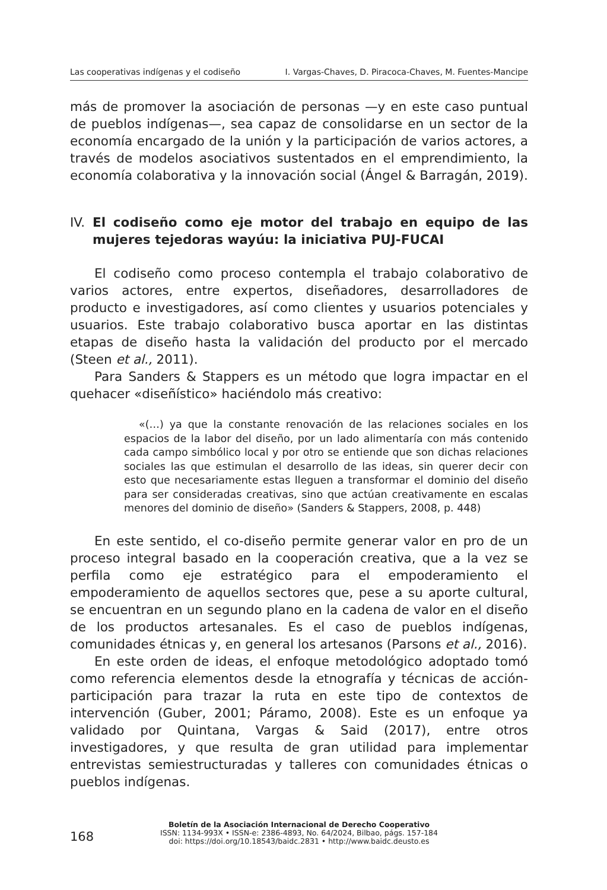Las cooperativas indígenas y el codiseño I. Vargas-Chaves, D. Piracoca-Chaves, M. Fuentes-Mancipe
más de promover la asociación de personas —y en este caso puntual de pueblos indígenas—, sea capaz de consolidarse en un sector de la economía encargado de la unión y la participación de varios actores, a través de modelos asociativos sustentados en el emprendimiento, la economía colaborativa y la innovación social (Ángel & Barragán, 2019).
IV. El codiseño como eje motor del trabajo en equipo de las mujeres tejedoras wayúu: la iniciativa PUJ-FUCAI
El codiseño como proceso contempla el trabajo colaborativo de varios actores, entre expertos, diseñadores, desarrolladores de producto e investigadores, así como clientes y usuarios potenciales y usuarios. Este trabajo colaborativo busca aportar en las distintas etapas de diseño hasta la validación del producto por el mercado (Steen et al., 2011).
Para Sanders & Stappers es un método que logra impactar en el quehacer «diseñístico» haciéndolo más creativo:
«(…) ya que la constante renovación de las relaciones sociales en los espacios de la labor del diseño, por un lado alimentaría con más contenido cada campo simbólico local y por otro se entiende que son dichas relaciones sociales las que estimulan el desarrollo de las ideas, sin querer decir con esto que necesariamente estas lleguen a transformar el dominio del diseño para ser consideradas creativas, sino que actúan creativamente en escalas menores del dominio de diseño» (Sanders & Stappers, 2008, p. 448)
En este sentido, el co-diseño permite generar valor en pro de un proceso integral basado en la cooperación creativa, que a la vez se perfila como eje estratégico para el empoderamiento el empoderamiento de aquellos sectores que, pese a su aporte cultural, se encuentran en un segundo plano en la cadena de valor en el diseño de los productos artesanales. Es el caso de pueblos indígenas, comunidades étnicas y, en general los artesanos (Parsons et al., 2016).
En este orden de ideas, el enfoque metodológico adoptado tomó como referencia elementos desde la etnografía y técnicas de acción-participación para trazar la ruta en este tipo de contextos de intervención (Guber, 2001; Páramo, 2008). Este es un enfoque ya validado por Quintana, Vargas & Said (2017), entre otros investigadores, y que resulta de gran utilidad para implementar entrevistas semiestructuradas y talleres con comunidades étnicas o pueblos indígenas.
168
Boletín de la Asociación Internacional de Derecho Cooperativo
ISSN: 1134-993X • ISSN-e: 2386-4893, No. 64/2024, Bilbao, págs. 157-184
doi: https://doi.org/10.18543/baidc.2831 • http://www.baidc.deusto.es